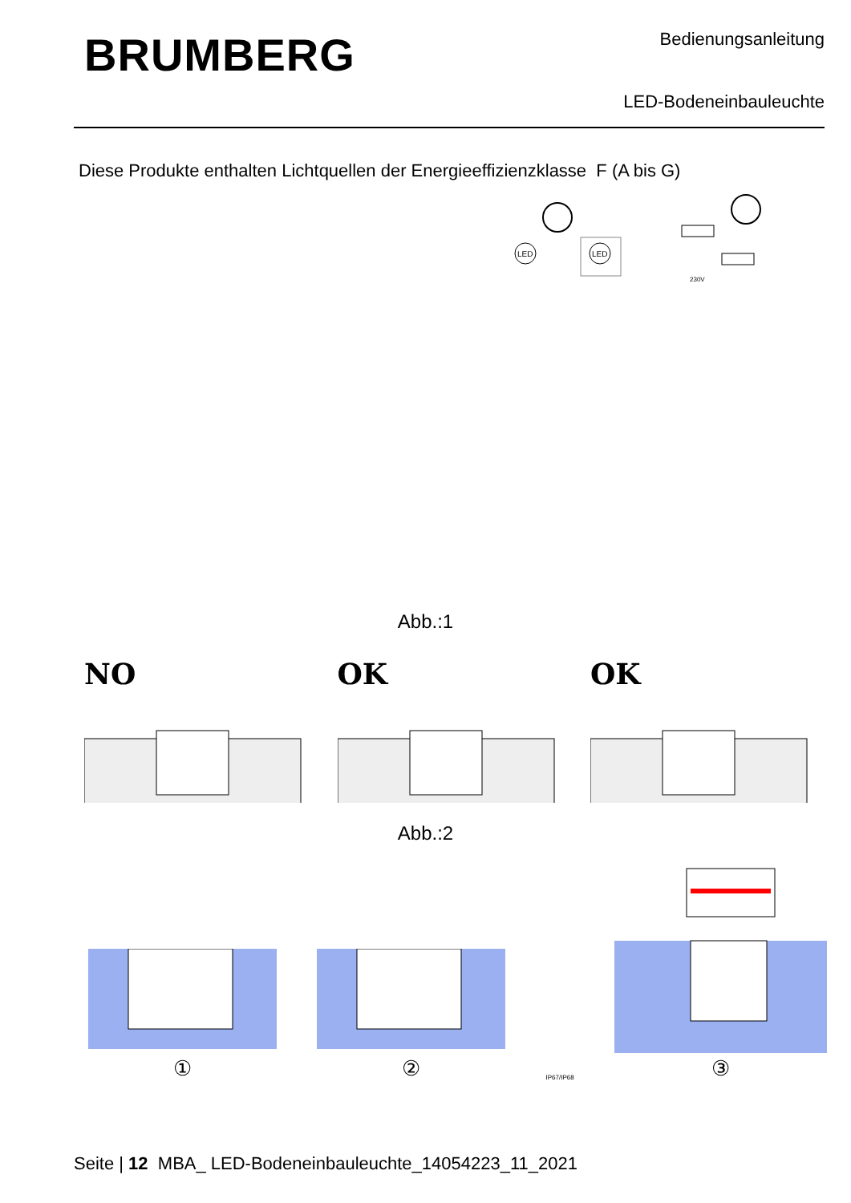BRUMBERG
Bedienungsanleitung
LED-Bodeneinbauleuchte
Diese Produkte enthalten Lichtquellen der Energieeffizienzklasse F (A bis G)
LED
LED
230V
Abb.:1
NO OK OK
Abb.:2
①
②
IP67/IP68
③
Seite | 12 MBA_ LED-Bodeneinbauleuchte_14054223_11_2021